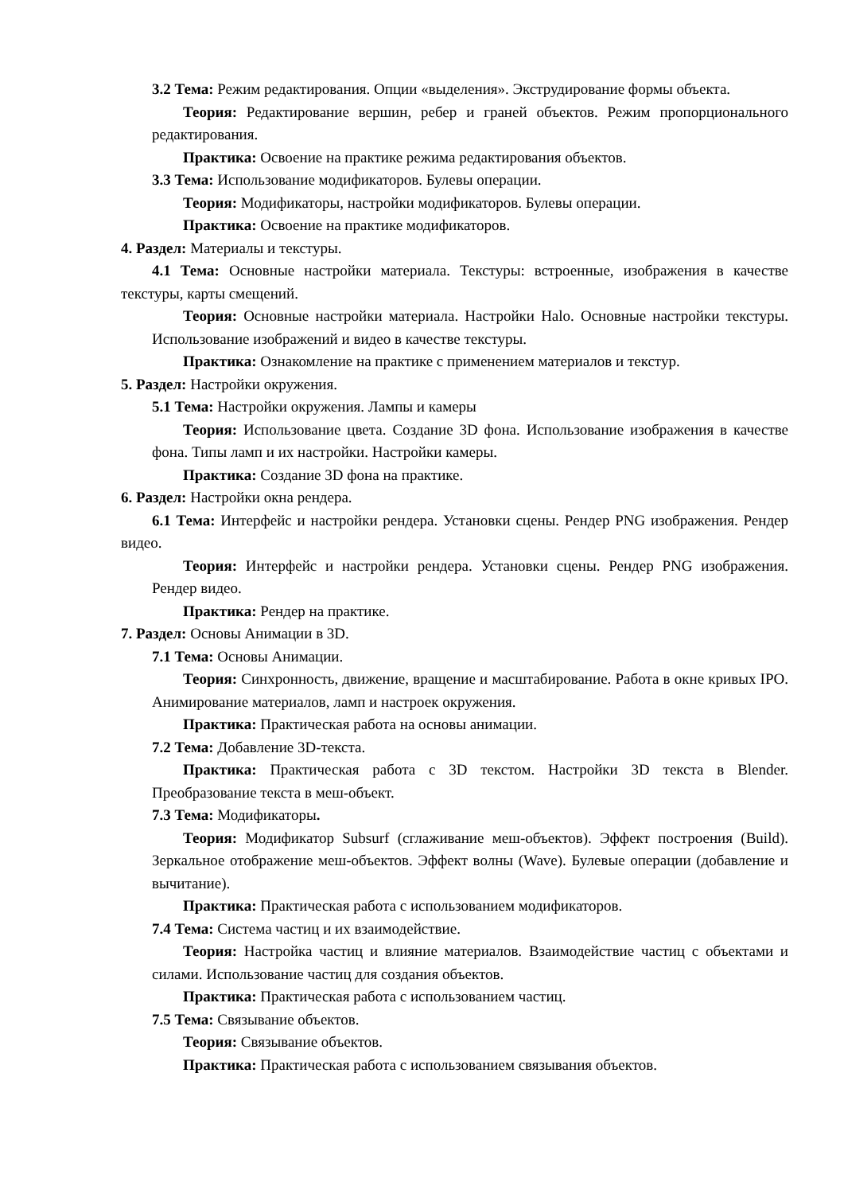3.2 Тема: Режим редактирования. Опции «выделения». Экструдирование формы объекта.
Теория: Редактирование вершин, ребер и граней объектов. Режим пропорционального редактирования.
Практика: Освоение на практике режима редактирования объектов.
3.3 Тема: Использование модификаторов. Булевы операции.
Теория: Модификаторы, настройки модификаторов. Булевы операции.
Практика: Освоение на практике модификаторов.
4. Раздел: Материалы и текстуры.
4.1 Тема: Основные настройки материала. Текстуры: встроенные, изображения в качестве текстуры, карты смещений.
Теория: Основные настройки материала. Настройки Halo. Основные настройки текстуры. Использование изображений и видео в качестве текстуры.
Практика: Ознакомление на практике с применением материалов и текстур.
5. Раздел: Настройки окружения.
5.1 Тема: Настройки окружения. Лампы и камеры
Теория: Использование цвета. Создание 3D фона. Использование изображения в качестве фона. Типы ламп и их настройки. Настройки камеры.
Практика: Создание 3D фона на практике.
6. Раздел: Настройки окна рендера.
6.1 Тема: Интерфейс и настройки рендера. Установки сцены. Рендер PNG изображения. Рендер видео.
Теория: Интерфейс и настройки рендера. Установки сцены. Рендер PNG изображения. Рендер видео.
Практика: Рендер на практике.
7. Раздел: Основы Анимации в 3D.
7.1 Тема: Основы Анимации.
Теория: Синхронность, движение, вращение и масштабирование. Работа в окне кривых IPO. Анимирование материалов, ламп и настроек окружения.
Практика: Практическая работа на основы анимации.
7.2 Тема: Добавление 3D-текста.
Практика: Практическая работа с 3D текстом. Настройки 3D текста в Blender. Преобразование текста в меш-объект.
7.3 Тема: Модификаторы.
Теория: Модификатор Subsurf (сглаживание меш-объектов). Эффект построения (Build). Зеркальное отображение меш-объектов. Эффект волны (Wave). Булевые операции (добавление и вычитание).
Практика: Практическая работа с использованием модификаторов.
7.4 Тема: Система частиц и их взаимодействие.
Теория: Настройка частиц и влияние материалов. Взаимодействие частиц с объектами и силами. Использование частиц для создания объектов.
Практика: Практическая работа с использованием частиц.
7.5 Тема: Связывание объектов.
Теория: Связывание объектов.
Практика: Практическая работа с использованием связывания объектов.